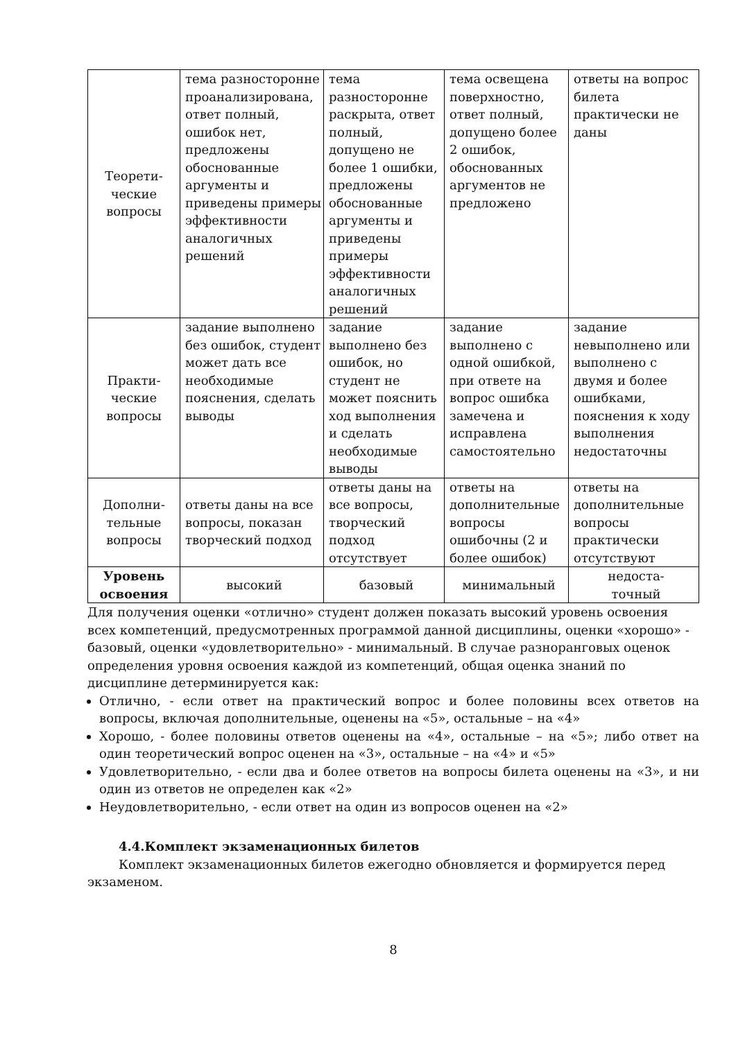| Теорети- ческие вопросы | тема разносторонне проанализирована, ответ полный, ошибок нет, предложены обоснованные аргументы и приведены примеры эффективности аналогичных решений | тема разносторонне раскрыта, ответ полный, допущено не более 1 ошибки, предложены обоснованные аргументы и приведены примеры эффективности аналогичных решений | тема освещена поверхностно, ответ полный, допущено более 2 ошибок, обоснованных аргументов не предложено | ответы на вопрос билета практически не даны |
| Практи- ческие вопросы | задание выполнено без ошибок, студент может дать все необходимые пояснения, сделать выводы | задание выполнено без ошибок, но студент не может пояснить ход выполнения и сделать необходимые выводы | задание выполнено с одной ошибкой, при ответе на вопрос ошибка замечена и исправлена самостоятельно | задание невыполнено или выполнено с двумя и более ошибками, пояснения к ходу выполнения недостаточны |
| Дополни- тельные вопросы | ответы даны на все вопросы, показан творческий подход | ответы даны на все вопросы, творческий подход отсутствует | ответы на дополнительные вопросы ошибочны (2 и более ошибок) | ответы на дополнительные вопросы практически отсутствуют |
| Уровень освоения | высокий | базовый | минимальный | недоста- точный |
Для получения оценки «отлично» студент должен показать высокий уровень освоения всех компетенций, предусмотренных программой данной дисциплины, оценки «хорошо» - базовый, оценки «удовлетворительно» - минимальный. В случае разноранговых оценок определения уровня освоения каждой из компетенций, общая оценка знаний по дисциплине детерминируется как:
Отлично, - если ответ на практический вопрос и более половины всех ответов на вопросы, включая дополнительные, оценены на «5», остальные – на «4»
Хорошо, - более половины ответов оценены на «4», остальные – на «5»; либо ответ на один теоретический вопрос оценен на «3», остальные – на «4» и «5»
Удовлетворительно, - если два и более ответов на вопросы билета оценены на «3», и ни один из ответов не определен как «2»
Неудовлетворительно, - если ответ на один из вопросов оценен на «2»
4.4.Комплект экзаменационных билетов
Комплект экзаменационных билетов ежегодно обновляется и формируется перед экзаменом.
8